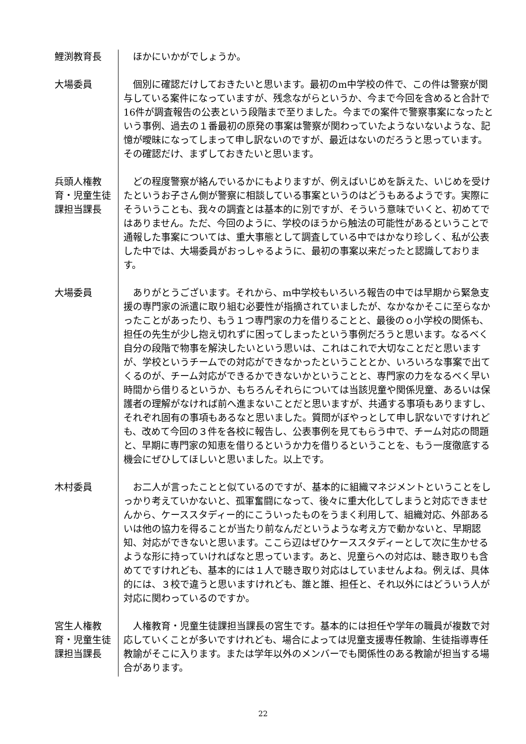鯉渕教育長 ほかにいかがでしょうか。
大場委員 個別に確認だけしておきたいと思います。最初のm中学校の件で、この件は警察が関与している案件になっていますが、残念ながらというか、今まで今回を含めると合計で16件が調査報告の公表という段階まで至りました。今までの案件で警察事案になったという事例、過去の１番最初の原発の事案は警察が関わっていたようないないような、記憶が曖昧になってしまって申し訳ないのですが、最近はないのだろうと思っています。その確認だけ、まずしておきたいと思います。
兵頭人権教育・児童生徒課担当課長
どの程度警察が絡んでいるかにもよりますが、例えばいじめを訴えた、いじめを受けたというお子さん側が警察に相談している事案というのはどうもあるようです。実際にそういうことも、我々の調査とは基本的に別ですが、そういう意味でいくと、初めてではありません。ただ、今回のように、学校のほうから触法の可能性があるということで通報した事案については、重大事態として調査している中ではかなり珍しく、私が公表した中では、大場委員がおっしゃるように、最初の事案以来だったと認識しております。
大場委員 ありがとうございます。それから、m中学校もいろいろ報告の中では早期から緊急支援の専門家の派遣に取り組む必要性が指摘されていましたが、なかなかそこに至らなかったことがあったり、もう１つ専門家の力を借りることと、最後のｏ小学校の関係も、担任の先生が少し抱え切れずに困ってしまったという事例だろうと思います。なるべく自分の段階で物事を解決したいという思いは、これはこれで大切なことだと思いますが、学校というチームでの対応ができなかったということとか、いろいろな事案で出てくるのが、チーム対応ができるかできないかということと、専門家の力をなるべく早い時間から借りるというか、もちろんそれらについては当該児童や関係児童、あるいは保護者の理解がなければ前へ進まないことだと思いますが、共通する事項もありますし、それぞれ固有の事項もあるなと思いました。質問がぼやっとして申し訳ないですけれども、改めて今回の３件を各校に報告し、公表事例を見てもらう中で、チーム対応の問題と、早期に専門家の知恵を借りるというか力を借りるということを、もう一度徹底する機会にぜひしてほしいと思いました。以上です。
木村委員 お二人が言ったことと似ているのですが、基本的に組織マネジメントということをしっかり考えていかないと、孤軍奮闘になって、後々に重大化してしまうと対応できませんから、ケーススタディー的にこういったものをうまく利用して、組織対応、外部あるいは他の協力を得ることが当たり前なんだというような考え方で動かないと、早期認知、対応ができないと思います。ここら辺はぜひケーススタディーとして次に生かせるような形に持っていければなと思っています。あと、児童らへの対応は、聴き取りも含めてですけれども、基本的には１人で聴き取り対応はしていませんよね。例えば、具体的には、３校で違うと思いますけれども、誰と誰、担任と、それ以外にはどういう人が対応に関わっているのですか。
宮生人権教育・児童生徒課担当課長
人権教育・児童生徒課担当課長の宮生です。基本的には担任や学年の職員が複数で対応していくことが多いですけれども、場合によっては児童支援専任教諭、生徒指導専任教諭がそこに入ります。または学年以外のメンバーでも関係性のある教諭が担当する場合があります。
22